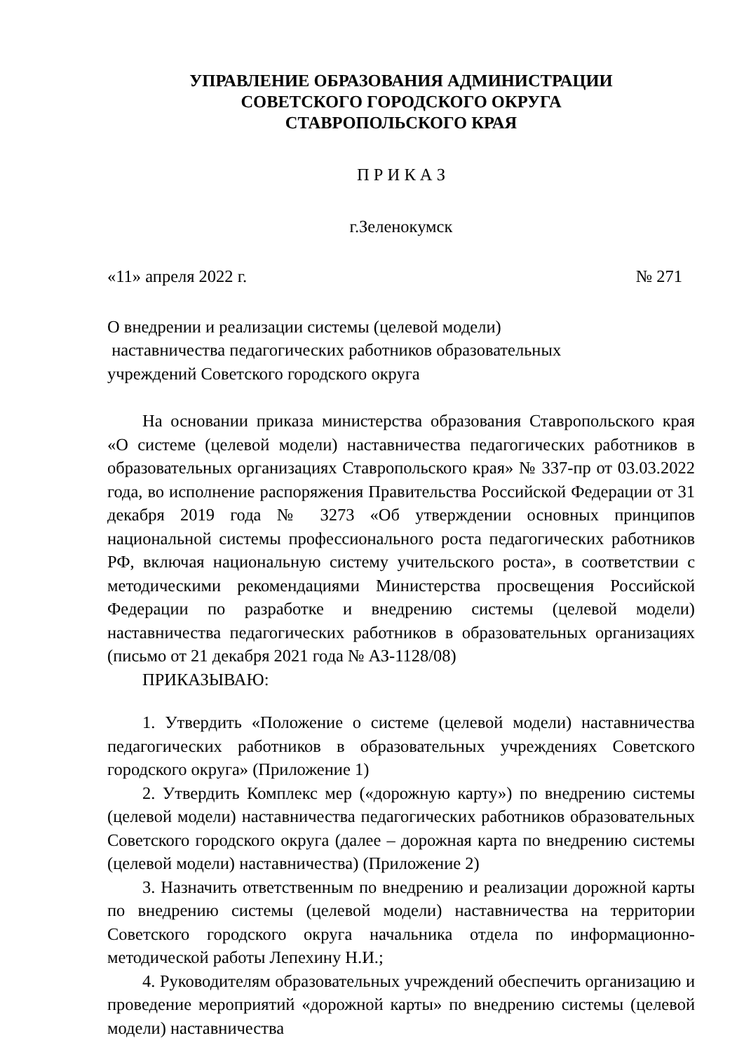УПРАВЛЕНИЕ ОБРАЗОВАНИЯ АДМИНИСТРАЦИИ
СОВЕТСКОГО ГОРОДСКОГО ОКРУГА
СТАВРОПОЛЬСКОГО КРАЯ
П Р И К А З
г.Зеленокумск
«11» апреля 2022 г. № 271
О внедрении и реализации системы (целевой модели)
наставничества педагогических работников образовательных
учреждений Советского городского округа
На основании приказа министерства образования Ставропольского края «О системе (целевой модели) наставничества педагогических работников в образовательных организациях Ставропольского края» № 337-пр от 03.03.2022 года, во исполнение распоряжения Правительства Российской Федерации от 31 декабря 2019 года № 3273 «Об утверждении основных принципов национальной системы профессионального роста педагогических работников РФ, включая национальную систему учительского роста», в соответствии с методическими рекомендациями Министерства просвещения Российской Федерации по разработке и внедрению системы (целевой модели) наставничества педагогических работников в образовательных организациях (письмо от 21 декабря 2021 года № АЗ-1128/08)
ПРИКАЗЫВАЮ:
1. Утвердить «Положение о системе (целевой модели) наставничества педагогических работников в образовательных учреждениях Советского городского округа» (Приложение 1)
2. Утвердить Комплекс мер («дорожную карту») по внедрению системы (целевой модели) наставничества педагогических работников образовательных Советского городского округа (далее – дорожная карта по внедрению системы (целевой модели) наставничества) (Приложение 2)
3. Назначить ответственным по внедрению и реализации дорожной карты по внедрению системы (целевой модели) наставничества на территории Советского городского округа начальника отдела по информационно-методической работы Лепехину Н.И.;
4. Руководителям образовательных учреждений обеспечить организацию и проведение мероприятий «дорожной карты» по внедрению системы (целевой модели) наставничества